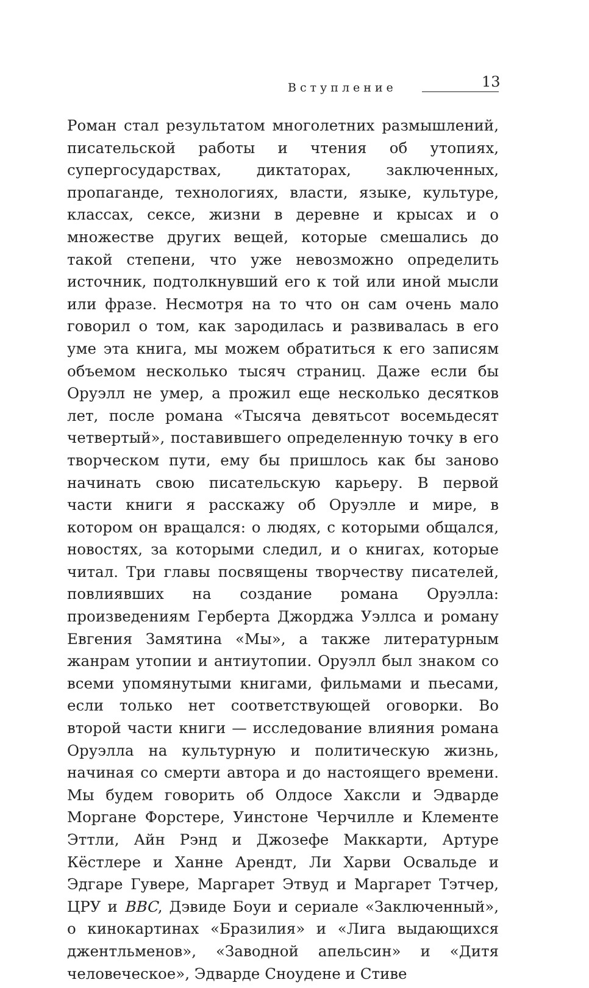Вступление 13
Роман стал результатом многолетних размышлений, писательской работы и чтения об утопиях, супергосударствах, диктаторах, заключенных, пропаганде, технологиях, власти, языке, культуре, классах, сексе, жизни в деревне и крысах и о множестве других вещей, которые смешались до такой степени, что уже невозможно определить источник, подтолкнувший его к той или иной мысли или фразе. Несмотря на то что он сам очень мало говорил о том, как зародилась и развивалась в его уме эта книга, мы можем обратиться к его записям объемом несколько тысяч страниц. Даже если бы Оруэлл не умер, а прожил еще несколько десятков лет, после романа «Тысяча девятьсот восемьдесят четвертый», поставившего определенную точку в его творческом пути, ему бы пришлось как бы заново начинать свою писательскую карьеру. В первой части книги я расскажу об Оруэлле и мире, в котором он вращался: о людях, с которыми общался, новостях, за которыми следил, и о книгах, которые читал. Три главы посвящены творчеству писателей, повлиявших на создание романа Оруэлла: произведениям Герберта Джорджа Уэллса и роману Евгения Замятина «Мы», а также литературным жанрам утопии и антиутопии. Оруэлл был знаком со всеми упомянутыми книгами, фильмами и пьесами, если только нет соответствующей оговорки. Во второй части книги — исследование влияния романа Оруэлла на культурную и политическую жизнь, начиная со смерти автора и до настоящего времени. Мы будем говорить об Олдосе Хаксли и Эдварде Моргане Форстере, Уинстоне Черчилле и Клементе Эттли, Айн Рэнд и Джозефе Маккарти, Артуре Кёстлере и Ханне Арендт, Ли Харви Освальде и Эдгаре Гувере, Маргарет Этвуд и Маргарет Тэтчер, ЦРУ и BBC, Дэвиде Боуи и сериале «Заключенный», о кинокартинах «Бразилия» и «Лига выдающихся джентльменов», «Заводной апельсин» и «Дитя человеческое», Эдварде Сноудене и Стиве